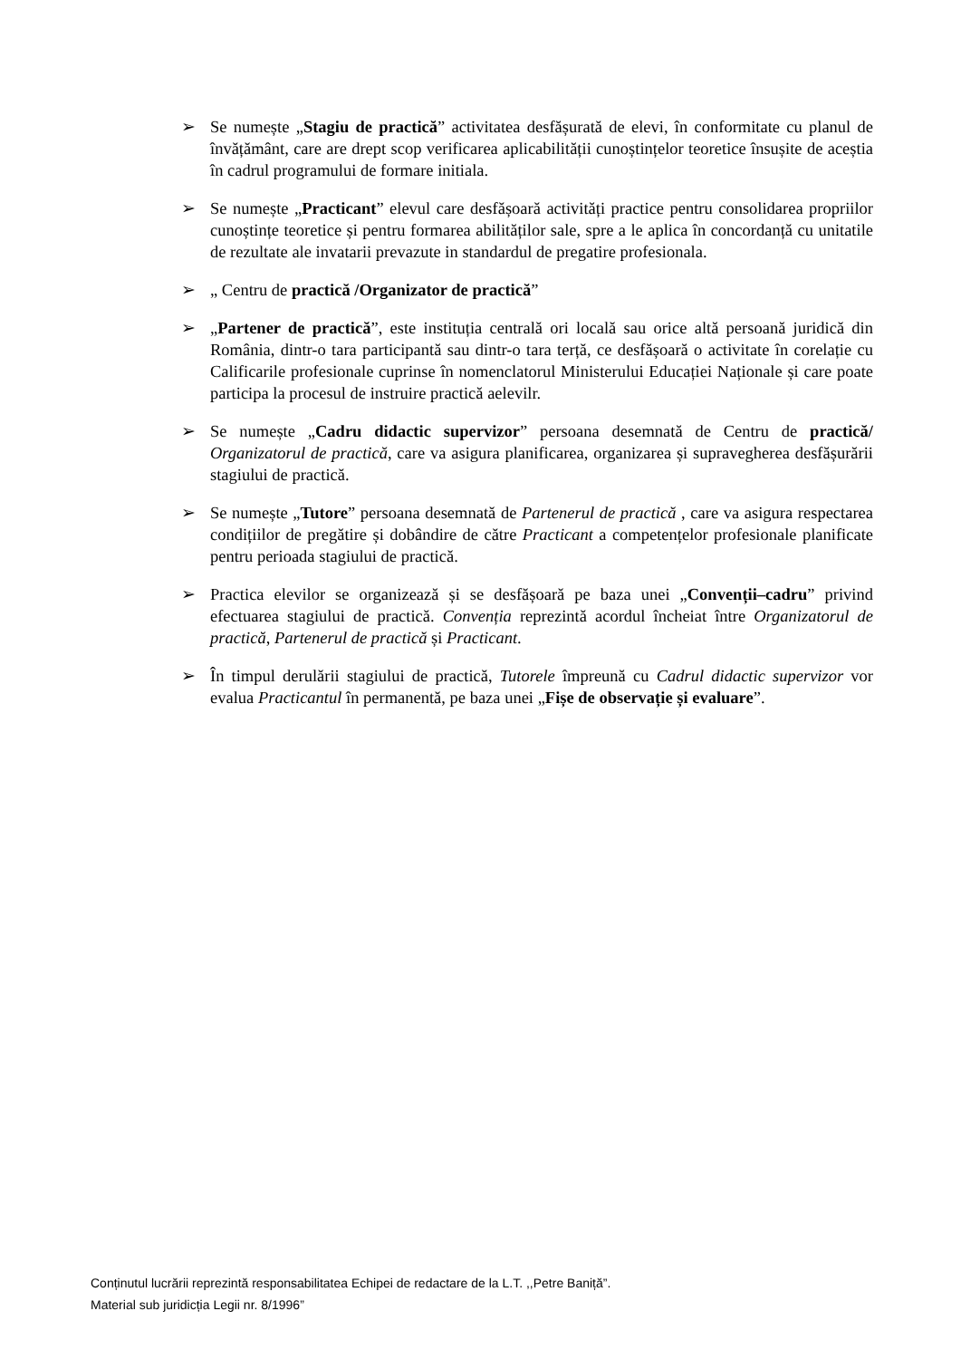➢ Se numește „Stagiu de practică” activitatea desfășurată de elevi, în conformitate cu planul de învățământ, care are drept scop verificarea aplicabilității cunoștințelor teoretice însușite de aceștia în cadrul programului de formare initiala.
➢ Se numește „Practicant” elevul care desfășoară activități practice pentru consolidarea propriilor cunoștințe teoretice și pentru formarea abilităților sale, spre a le aplica în concordanță cu unitatile de rezultate ale invatarii prevazute in standardul de pregatire profesionala.
➢ „ Centru de practică /Organizator de practică”
➢ „Partener de practică”, este instituția centrală ori locală sau orice altă persoană juridică din România, dintr-o tara participantă sau dintr-o tara terță, ce desfășoară o activitate în corelație cu Calificarile profesionale cuprinse în nomenclatorul Ministerului Educației Naționale și care poate participa la procesul de instruire practică aelevilr.
➢ Se numește „Cadru didactic supervizor” persoana desemnată de Centru de practică/ Organizatorul de practică, care va asigura planificarea, organizarea și supravegherea desfășurării stagiului de practică.
➢ Se numește „Tutore” persoana desemnată de Partenerul de practică , care va asigura respectarea condițiilor de pregătire și dobândire de către Practicant a competențelor profesionale planificate pentru perioada stagiului de practică.
➢ Practica elevilor se organizează și se desfășoară pe baza unei „Convenții–cadru” privind efectuarea stagiului de practică. Convenția reprezintă acordul încheiat între Organizatorul de practică, Partenerul de practică și Practicant.
➢ În timpul derulării stagiului de practică, Tutorele împreună cu Cadrul didactic supervizor vor evalua Practicantul în permanentă, pe baza unei „Fișe de observație și evaluare”.
Conținutul lucrării reprezintă responsabilitatea Echipei de redactare de la L.T. ,,Petre Baniță”.
Material sub juridicția Legii nr. 8/1996”